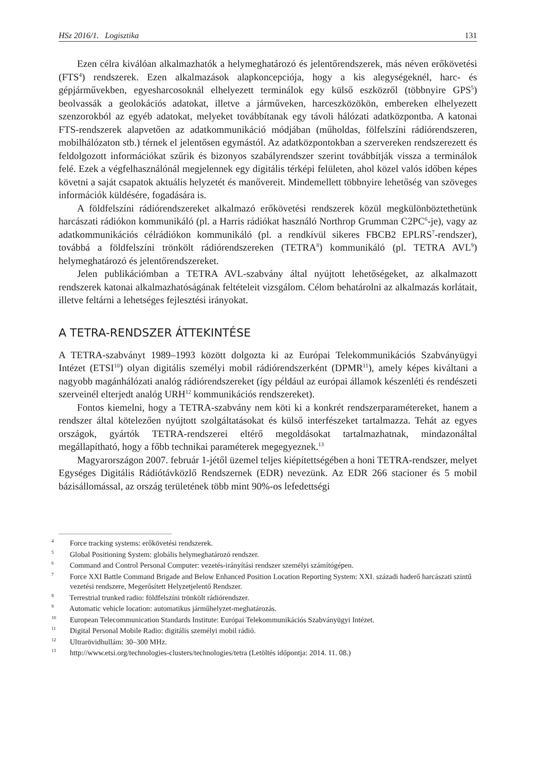HSz 2016/1. Logisztika 131
Ezen célra kiválóan alkalmazhatók a helymeghatározó és jelentőrendszerek, más néven erőkövetési (FTS<sup>4</sup>) rendszerek. Ezen alkalmazások alapkoncepciója, hogy a kis alegységeknél, harc- és gépjárművekben, egyesharcosoknál elhelyezett terminálok egy külső eszközről (többnyire GPS<sup>5</sup>) beolvassák a geolokációs adatokat, illetve a járműveken, harceszközökön, embereken elhelyezett szenzorokból az egyéb adatokat, melyeket továbbítanak egy távoli hálózati adatközpontba. A katonai FTS-rendszerek alapvetően az adatkommunikáció módjában (műholdas, fölfelszíni rádiórendszeren, mobilhálózaton stb.) térnek el jelentősen egymástól. Az adatközpontokban a szervereken rendszerezett és feldolgozott információkat szűrik és bizonyos szabályrendszer szerint továbbítják vissza a terminálok felé. Ezek a végfelhasználónál megjelennek egy digitális térképi felületen, ahol közel valós időben képes követni a saját csapatok aktuális helyzetét és manővereit. Mindemellett többnyire lehetőség van szöveges információk küldésére, fogadására is.
A földfelszíni rádiórendszereket alkalmazó erőkövetési rendszerek közül megkülönböztethetünk harcászati rádiókon kommunikáló (pl. a Harris rádiókat használó Northrop Grumman C2PC<sup>6</sup>-je), vagy az adatkommunikációs célrádiókon kommunikáló (pl. a rendkívül sikeres FBCB2 EPLRS<sup>7</sup>-rendszer), továbbá a földfelszíni trönkölt rádiórendszereken (TETRA<sup>8</sup>) kommunikáló (pl. TETRA AVL<sup>9</sup>) helymeghatározó és jelentőrendszereket.
Jelen publikációmban a TETRA AVL-szabvány által nyújtott lehetőségeket, az alkalmazott rendszerek katonai alkalmazhatóságának feltételeit vizsgálom. Célom behatárolni az alkalmazás korlátait, illetve feltárni a lehetséges fejlesztési irányokat.
A TETRA-RENDSZER ÁTTEKINTÉSE
A TETRA-szabványt 1989–1993 között dolgozta ki az Európai Telekommunikációs Szabványügyi Intézet (ETSI<sup>10</sup>) olyan digitális személyi mobil rádiórendszerként (DPMR<sup>11</sup>), amely képes kiváltani a nagyobb magánhálózati analóg rádiórendszereket (így például az európai államok készenléti és rendészeti szerveinél elterjedt analóg URH<sup>12</sup> kommunikációs rendszereket).
Fontos kiemelni, hogy a TETRA-szabvány nem köti ki a konkrét rendszerparamétereket, hanem a rendszer által kötelezően nyújtott szolgáltatásokat és külső interfészeket tartalmazza. Tehát az egyes országok, gyártók TETRA-rendszerei eltérő megoldásokat tartalmazhatnak, mindazonáltal megállapítható, hogy a főbb technikai paraméterek megegyeznek.<sup>13</sup>
Magyarországon 2007. február 1-jétől üzemel teljes kiépítettségében a honi TETRA-rendszer, melyet Egységes Digitális Rádiótávközlő Rendszernek (EDR) nevezünk. Az EDR 266 stacioner és 5 mobil bázisállomással, az ország területének több mint 90%-os lefedettségi
<sup>4</sup> Force tracking systems: erőkövetési rendszerek.
<sup>5</sup> Global Positioning System: globális helymeghatározó rendszer.
<sup>6</sup> Command and Control Personal Computer: vezetés-irányítási rendszer személyi számítógépen.
<sup>7</sup> Force XXI Battle Command Brigade and Below Enhanced Position Location Reporting System: XXI. századi haderő harcászati szintű vezetési rendszere, Megerősített Helyzetjelentő Rendszer.
<sup>8</sup> Terrestrial trunked radio: földfelszíni trönkölt rádiórendszer.
<sup>9</sup> Automatic vehicle location: automatikus járműhelyzet-meghatározás.
<sup>10</sup> European Telecommunication Standards Institute: Európai Telekommunikációs Szabványügyi Intézet.
<sup>11</sup> Digital Personal Mobile Radio: digitális személyi mobil rádió.
<sup>12</sup> Ultrarövidhullám: 30–300 MHz.
<sup>13</sup> http://www.etsi.org/technologies-clusters/technologies/tetra (Letöltés időpontja: 2014. 11. 08.)